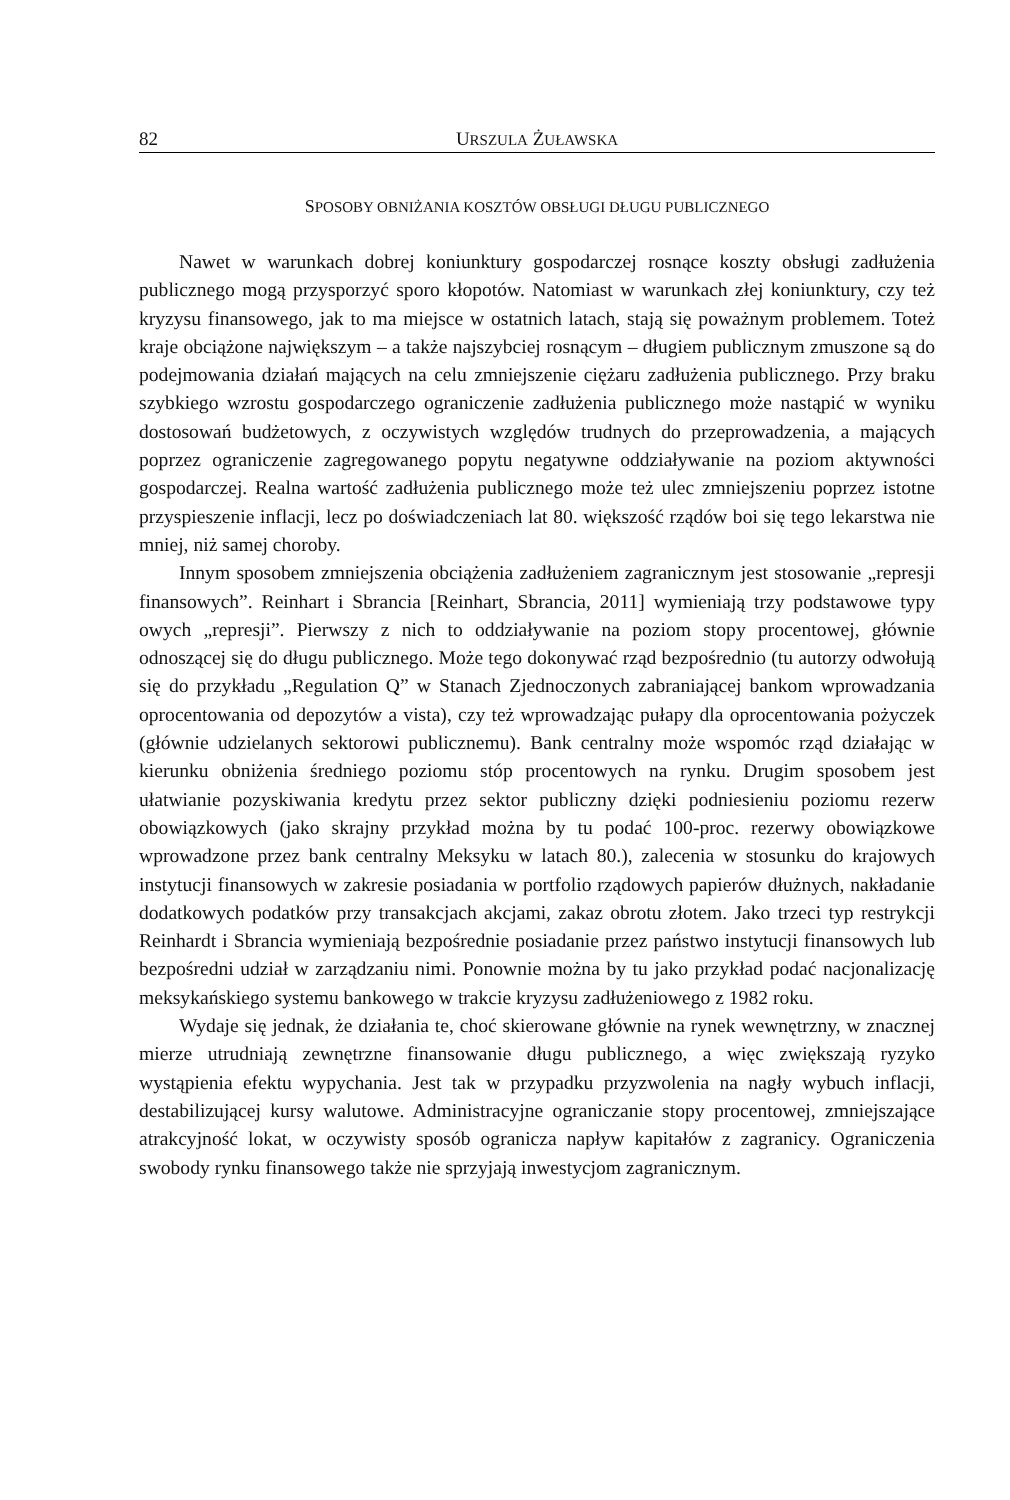82 URSZULA ŻUŁAWSKA
SPOSOBY OBNIŻANIA KOSZTÓW OBSŁUGI DŁUGU PUBLICZNEGO
Nawet w warunkach dobrej koniunktury gospodarczej rosnące koszty obsługi zadłużenia publicznego mogą przysporzyć sporo kłopotów. Natomiast w warunkach złej koniunktury, czy też kryzysu finansowego, jak to ma miejsce w ostatnich latach, stają się poważnym problemem. Toteż kraje obciążone największym – a także najszybciej rosnącym – długiem publicznym zmuszone są do podejmowania działań mających na celu zmniejszenie ciężaru zadłużenia publicznego. Przy braku szybkiego wzrostu gospodarczego ograniczenie zadłużenia publicznego może nastąpić w wyniku dostosowań budżetowych, z oczywistych względów trudnych do przeprowadzenia, a mających poprzez ograniczenie zagregowanego popytu negatywne oddziaływanie na poziom aktywności gospodarczej. Realna wartość zadłużenia publicznego może też ulec zmniejszeniu poprzez istotne przyspieszenie inflacji, lecz po doświadczeniach lat 80. większość rządów boi się tego lekarstwa nie mniej, niż samej choroby.
Innym sposobem zmniejszenia obciążenia zadłużeniem zagranicznym jest stosowanie „represji finansowych”. Reinhart i Sbrancia [Reinhart, Sbrancia, 2011] wymieniają trzy podstawowe typy owych „represji”. Pierwszy z nich to oddziaływanie na poziom stopy procentowej, głównie odnoszącej się do długu publicznego. Może tego dokonywać rząd bezpośrednio (tu autorzy odwołują się do przykładu „Regulation Q” w Stanach Zjednoczonych zabraniającej bankom wprowadzania oprocentowania od depozytów a vista), czy też wprowadzając pułapy dla oprocentowania pożyczek (głównie udzielanych sektorowi publicznemu). Bank centralny może wspomóc rząd działając w kierunku obniżenia średniego poziomu stóp procentowych na rynku. Drugim sposobem jest ułatwianie pozyskiwania kredytu przez sektor publiczny dzięki podniesieniu poziomu rezerw obowiązkowych (jako skrajny przykład można by tu podać 100-proc. rezerwy obowiązkowe wprowadzone przez bank centralny Meksyku w latach 80.), zalecenia w stosunku do krajowych instytucji finansowych w zakresie posiadania w portfolio rządowych papierów dłużnych, nakładanie dodatkowych podatków przy transakcjach akcjami, zakaz obrotu złotem. Jako trzeci typ restrykcji Reinhardt i Sbrancia wymieniają bezpośrednie posiadanie przez państwo instytucji finansowych lub bezpośredni udział w zarządzaniu nimi. Ponownie można by tu jako przykład podać nacjonalizację meksykańskiego systemu bankowego w trakcie kryzysu zadłużeniowego z 1982 roku.
Wydaje się jednak, że działania te, choć skierowane głównie na rynek wewnętrzny, w znacznej mierze utrudniają zewnętrzne finansowanie długu publicznego, a więc zwiększają ryzyko wystąpienia efektu wypychania. Jest tak w przypadku przyzwolenia na nagły wybuch inflacji, destabilizującej kursy walutowe. Administracyjne ograniczanie stopy procentowej, zmniejszające atrakcyjność lokat, w oczywisty sposób ogranicza napływ kapitałów z zagranicy. Ograniczenia swobody rynku finansowego także nie sprzyjają inwestycjom zagranicznym.